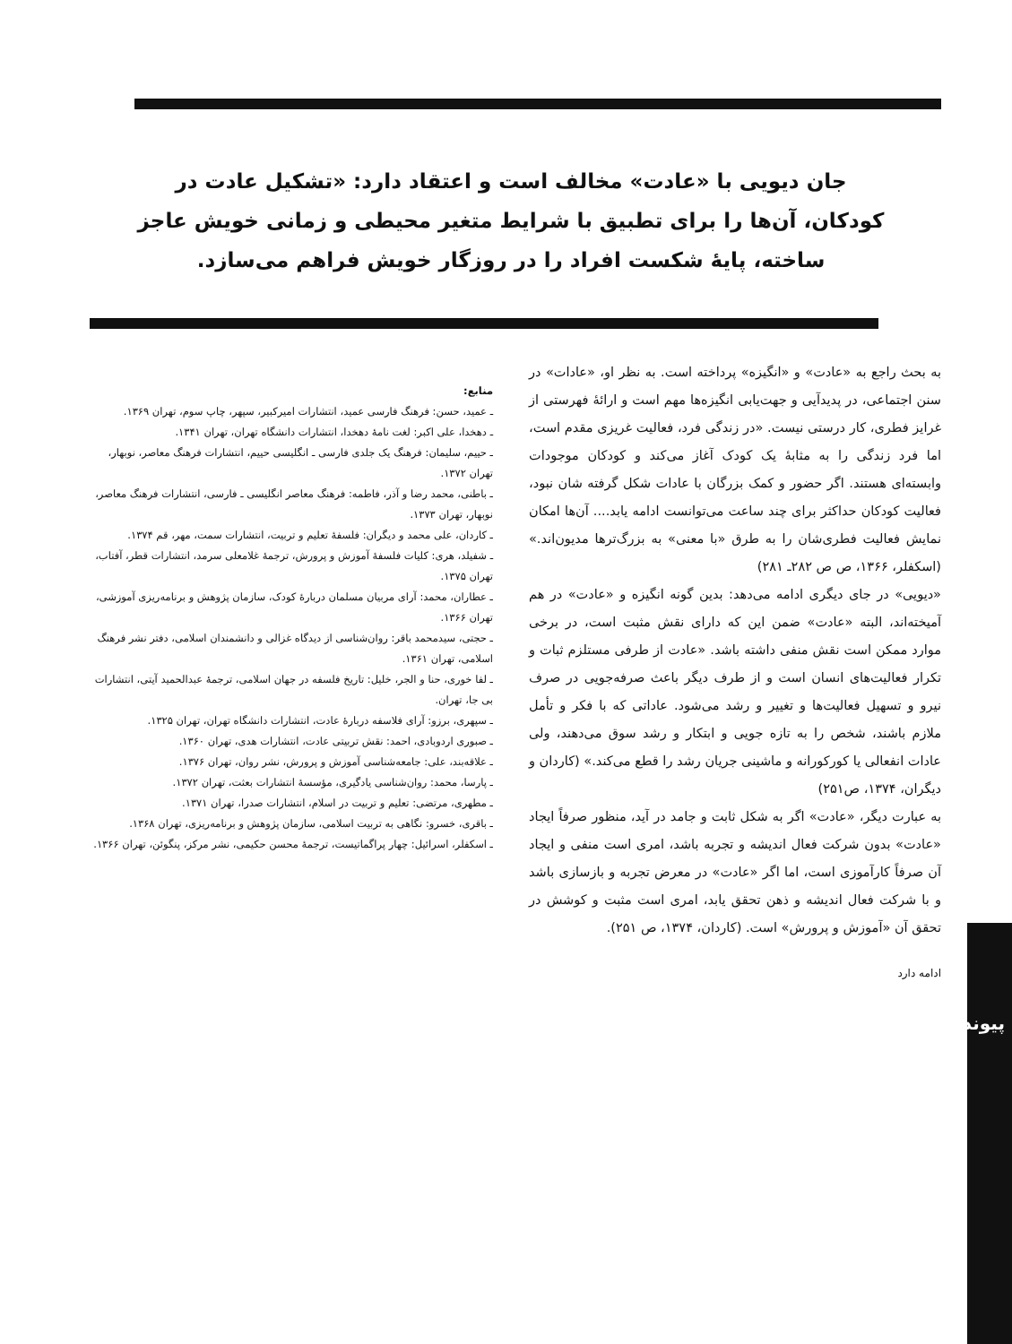جان دیویی با «عادت» مخالف است و اعتقاد دارد: «تشکیل عادت در کودکان، آن‌ها را برای تطبیق با شرایط متغیر محیطی و زمانی خویش عاجز ساخته، پایهٔ شکست افراد را در روزگار خویش فراهم می‌سازد.
به بحث راجع به «عادت» و «انگیزه» پرداخته است. به نظر او، «عادات» در سنن اجتماعی، در پدیدآیی و جهت‌یابی انگیزه‌ها مهم است و ارائهٔ فهرستی از غرایز فطری، کار درستی نیست. «در زندگی فرد، فعالیت غریزی مقدم است، اما فرد زندگی را به مثابهٔ یک کودک آغاز می‌کند و کودکان موجودات وابسته‌ای هستند. اگر حضور و کمک بزرگان با عادات شکل گرفته شان نبود، فعالیت کودکان حداکثر برای چند ساعت می‌توانست ادامه یابد.... آن‌ها امکان نمایش فعالیت فطری‌شان را به طرق «با معنی» به بزرگ‌ترها مدیون‌اند.» (اسکفلر، ۱۳۶۶، ص ص ۲۸۲ـ ۲۸۱)
«دیویی» در جای دیگری ادامه می‌دهد: بدین گونه انگیزه و «عادت» در هم آمیخته‌اند، البته «عادت» ضمن این که دارای نقش مثبت است، در برخی موارد ممکن است نقش منفی داشته باشد. «عادت از طرفی مستلزم ثبات و تکرار فعالیت‌های انسان است و از طرف دیگر باعث صرفه‌جویی در صرف نیرو و تسهیل فعالیت‌ها و تغییر و رشد می‌شود. عاداتی که با فکر و تأمل ملازم باشند، شخص را به تازه جویی و ابتکار و رشد سوق می‌دهند، ولی عادات انفعالی یا کورکورانه و ماشینی جریان رشد را قطع می‌کند.» (کاردان و دیگران، ۱۳۷۴، ص۲۵۱)
به عبارت دیگر، «عادت» اگر به شکل ثابت و جامد در آید، منظور صرفاً ایجاد «عادت» بدون شرکت فعال اندیشه و تجربه باشد، امری است منفی و ایجاد آن صرفاً کارآموزی است، اما اگر «عادت» در معرض تجربه و بازسازی باشد و با شرکت فعال اندیشه و ذهن تحقق یابد، امری است مثبت و کوشش در تحقق آن «آموزش و پرورش» است. (کاردان، ۱۳۷۴، ص ۲۵۱).
ادامه دارد
منابع:
ـ عمید، حسن: فرهنگ فارسی عمید، انتشارات امیرکبیر، سپهر، چاپ سوم، تهران ۱۳۶۹.
ـ دهخدا، علی اکبر: لغت نامهٔ دهخدا، انتشارات دانشگاه تهران، تهران ۱۳۴۱.
ـ حییم، سلیمان: فرهنگ یک جلدی فارسی ـ انگلیسی حییم، انتشارات فرهنگ معاصر، نوبهار، تهران ۱۳۷۲.
ـ باطنی، محمد رضا و آذر، فاطمه: فرهنگ معاصر انگلیسی ـ فارسی، انتشارات فرهنگ معاصر، نوبهار، تهران ۱۳۷۳.
ـ کاردان، علی محمد و دیگران: فلسفهٔ تعلیم و تربیت، انتشارات سمت، مهر، قم ۱۳۷۴.
ـ شفیلد، هری: کلیات فلسفهٔ آموزش و پرورش، ترجمهٔ غلامعلی سرمد، انتشارات قطر، آفتاب، تهران ۱۳۷۵.
ـ عطاران، محمد: آرای مربیان مسلمان دربارهٔ کودک، سازمان پژوهش و برنامه‌ریزی آموزشی، تهران ۱۳۶۶.
ـ حجتی، سیدمحمد باقر: روان‌شناسی از دیدگاه غزالی و دانشمندان اسلامی، دفتر نشر فرهنگ اسلامی، تهران ۱۳۶۱.
ـ لفا خوری، حنا و الجر، خلیل: تاریخ فلسفه در جهان اسلامی، ترجمهٔ عبدالحمید آیتی، انتشارات بی جا، تهران.
ـ سپهری، برزو: آرای فلاسفه دربارهٔ عادت، انتشارات دانشگاه تهران، تهران ۱۳۲۵.
ـ صبوری اردوبادی، احمد: نقش تربیتی عادت، انتشارات هدی، تهران ۱۳۶۰.
ـ علاقه‌بند، علی: جامعه‌شناسی آموزش و پرورش، نشر روان، تهران ۱۳۷۶.
ـ پارسا، محمد: روان‌شناسی یادگیری، مؤسسهٔ انتشارات بعثت، تهران ۱۳۷۲.
ـ مطهری، مرتضی: تعلیم و تربیت در اسلام، انتشارات صدرا، تهران ۱۳۷۱.
ـ باقری، خسرو: نگاهی به تربیت اسلامی، سازمان پژوهش و برنامه‌ریزی، تهران ۱۳۶۸.
ـ اسکفلر، اسرائیل: چهار پراگماتیست، ترجمهٔ محسن حکیمی، نشر مرکز، پنگوئن، تهران ۱۳۶۶.
پیوند